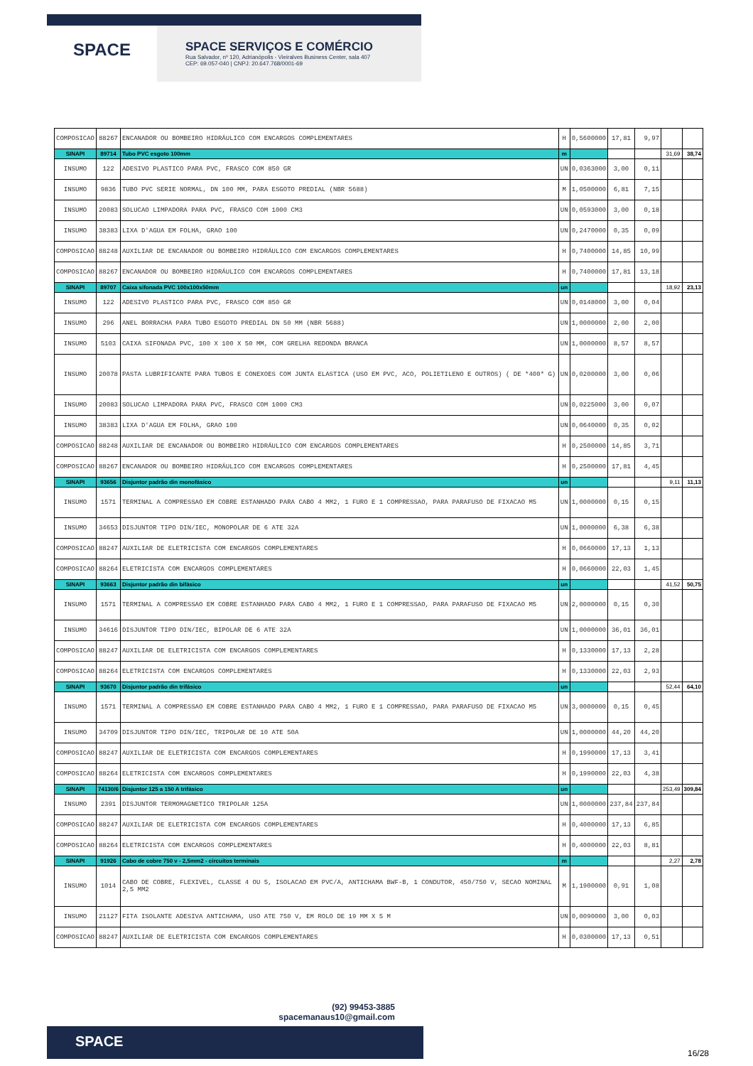SPACE
SPACE SERVIÇOS E COMÉRCIO
Rua Salvador, nº 120, Adrianópolis - Vieiralves Business Center, sala 407
CEP: 69.057-040 | CNPJ: 20.647.768/0001-69
| COMPOSICAO | 88267 | ENCANADOR OU BOMBEIRO HIDRÁULICO COM ENCARGOS COMPLEMENTARES | H | 0,5600000 | 17,81 | 9,97 | | |
| SINAPI | 89714 | Tubo PVC esgoto 100mm | m | | | | 31,69 | 38,74 |
| INSUMO | 122 | ADESIVO PLASTICO PARA PVC, FRASCO COM 850 GR | UN | 0,0363000 | 3,00 | 0,11 | | |
| INSUMO | 9836 | TUBO PVC SERIE NORMAL, DN 100 MM, PARA ESGOTO PREDIAL (NBR 5688) | M | 1,0500000 | 6,81 | 7,15 | | |
| INSUMO | 20083 | SOLUCAO LIMPADORA PARA PVC, FRASCO COM 1000 CM3 | UN | 0,0593000 | 3,00 | 0,18 | | |
| INSUMO | 38383 | LIXA D'AGUA EM FOLHA, GRAO 100 | UN | 0,2470000 | 0,35 | 0,09 | | |
| COMPOSICAO | 88248 | AUXILIAR DE ENCANADOR OU BOMBEIRO HIDRÁULICO COM ENCARGOS COMPLEMENTARES | H | 0,7400000 | 14,85 | 10,99 | | |
| COMPOSICAO | 88267 | ENCANADOR OU BOMBEIRO HIDRÁULICO COM ENCARGOS COMPLEMENTARES | H | 0,7400000 | 17,81 | 13,18 | | |
| SINAPI | 89707 | Caixa sifonada PVC 100x100x50mm | un | | | | 18,92 | 23,13 |
| INSUMO | 122 | ADESIVO PLASTICO PARA PVC, FRASCO COM 850 GR | UN | 0,0148000 | 3,00 | 0,04 | | |
| INSUMO | 296 | ANEL BORRACHA PARA TUBO ESGOTO PREDIAL DN 50 MM (NBR 5688) | UN | 1,0000000 | 2,00 | 2,00 | | |
| INSUMO | 5103 | CAIXA SIFONADA PVC, 100 X 100 X 50 MM, COM GRELHA REDONDA BRANCA | UN | 1,0000000 | 8,57 | 8,57 | | |
| INSUMO | 20078 | PASTA LUBRIFICANTE PARA TUBOS E CONEXOES COM JUNTA ELASTICA (USO EM PVC, ACO, POLIETILENO E OUTROS) ( DE *400* G) | UN | 0,0200000 | 3,00 | 0,06 | | |
| INSUMO | 20083 | SOLUCAO LIMPADORA PARA PVC, FRASCO COM 1000 CM3 | UN | 0,0225000 | 3,00 | 0,07 | | |
| INSUMO | 38383 | LIXA D'AGUA EM FOLHA, GRAO 100 | UN | 0,0640000 | 0,35 | 0,02 | | |
| COMPOSICAO | 88248 | AUXILIAR DE ENCANADOR OU BOMBEIRO HIDRÁULICO COM ENCARGOS COMPLEMENTARES | H | 0,2500000 | 14,85 | 3,71 | | |
| COMPOSICAO | 88267 | ENCANADOR OU BOMBEIRO HIDRÁULICO COM ENCARGOS COMPLEMENTARES | H | 0,2500000 | 17,81 | 4,45 | | |
| SINAPI | 93656 | Disjuntor padrão din monofásico | un | | | | 9,11 | 11,13 |
| INSUMO | 1571 | TERMINAL A COMPRESSAO EM COBRE ESTANHADO PARA CABO 4 MM2, 1 FURO E 1 COMPRESSAO, PARA PARAFUSO DE FIXACAO M5 | UN | 1,0000000 | 0,15 | 0,15 | | |
| INSUMO | 34653 | DISJUNTOR TIPO DIN/IEC, MONOPOLAR DE 6 ATE 32A | UN | 1,0000000 | 6,38 | 6,38 | | |
| COMPOSICAO | 88247 | AUXILIAR DE ELETRICISTA COM ENCARGOS COMPLEMENTARES | H | 0,0660000 | 17,13 | 1,13 | | |
| COMPOSICAO | 88264 | ELETRICISTA COM ENCARGOS COMPLEMENTARES | H | 0,0660000 | 22,03 | 1,45 | | |
| SINAPI | 93663 | Disjuntor padrão din bifásico | un | | | | 41,52 | 50,75 |
| INSUMO | 1571 | TERMINAL A COMPRESSAO EM COBRE ESTANHADO PARA CABO 4 MM2, 1 FURO E 1 COMPRESSAO, PARA PARAFUSO DE FIXACAO M5 | UN | 2,0000000 | 0,15 | 0,30 | | |
| INSUMO | 34616 | DISJUNTOR TIPO DIN/IEC, BIPOLAR DE 6 ATE 32A | UN | 1,0000000 | 36,01 | 36,01 | | |
| COMPOSICAO | 88247 | AUXILIAR DE ELETRICISTA COM ENCARGOS COMPLEMENTARES | H | 0,1330000 | 17,13 | 2,28 | | |
| COMPOSICAO | 88264 | ELETRICISTA COM ENCARGOS COMPLEMENTARES | H | 0,1330000 | 22,03 | 2,93 | | |
| SINAPI | 93670 | Disjuntor padrão din trifásico | un | | | | 52,44 | 64,10 |
| INSUMO | 1571 | TERMINAL A COMPRESSAO EM COBRE ESTANHADO PARA CABO 4 MM2, 1 FURO E 1 COMPRESSAO, PARA PARAFUSO DE FIXACAO M5 | UN | 3,0000000 | 0,15 | 0,45 | | |
| INSUMO | 34709 | DISJUNTOR TIPO DIN/IEC, TRIPOLAR DE 10 ATE 50A | UN | 1,0000000 | 44,20 | 44,20 | | |
| COMPOSICAO | 88247 | AUXILIAR DE ELETRICISTA COM ENCARGOS COMPLEMENTARES | H | 0,1990000 | 17,13 | 3,41 | | |
| COMPOSICAO | 88264 | ELETRICISTA COM ENCARGOS COMPLEMENTARES | H | 0,1990000 | 22,03 | 4,38 | | |
| SINAPI | 74130/6 | Disjuntor 125 a 150 A trifásico | un | | | | 253,49 | 309,84 |
| INSUMO | 2391 | DISJUNTOR TERMOMAGNETICO TRIPOLAR 125A | UN | 1,0000000 | 237,84 | 237,84 | | |
| COMPOSICAO | 88247 | AUXILIAR DE ELETRICISTA COM ENCARGOS COMPLEMENTARES | H | 0,4000000 | 17,13 | 6,85 | | |
| COMPOSICAO | 88264 | ELETRICISTA COM ENCARGOS COMPLEMENTARES | H | 0,4000000 | 22,03 | 8,81 | | |
| SINAPI | 91926 | Cabo de cobre 750 v - 2,5mm2 - circuitos terminais | m | | | | 2,27 | 2,78 |
| INSUMO | 1014 | CABO DE COBRE, FLEXIVEL, CLASSE 4 OU 5, ISOLACAO EM PVC/A, ANTICHAMA BWF-B, 1 CONDUTOR, 450/750 V, SECAO NOMINAL 2,5 MM2 | M | 1,1900000 | 0,91 | 1,08 | | |
| INSUMO | 21127 | FITA ISOLANTE ADESIVA ANTICHAMA, USO ATE 750 V, EM ROLO DE 19 MM X 5 M | UN | 0,0090000 | 3,00 | 0,03 | | |
| COMPOSICAO | 88247 | AUXILIAR DE ELETRICISTA COM ENCARGOS COMPLEMENTARES | H | 0,0300000 | 17,13 | 0,51 | | |
(92) 99453-3885
spacemanaus10@gmail.com
SPACE
16/28